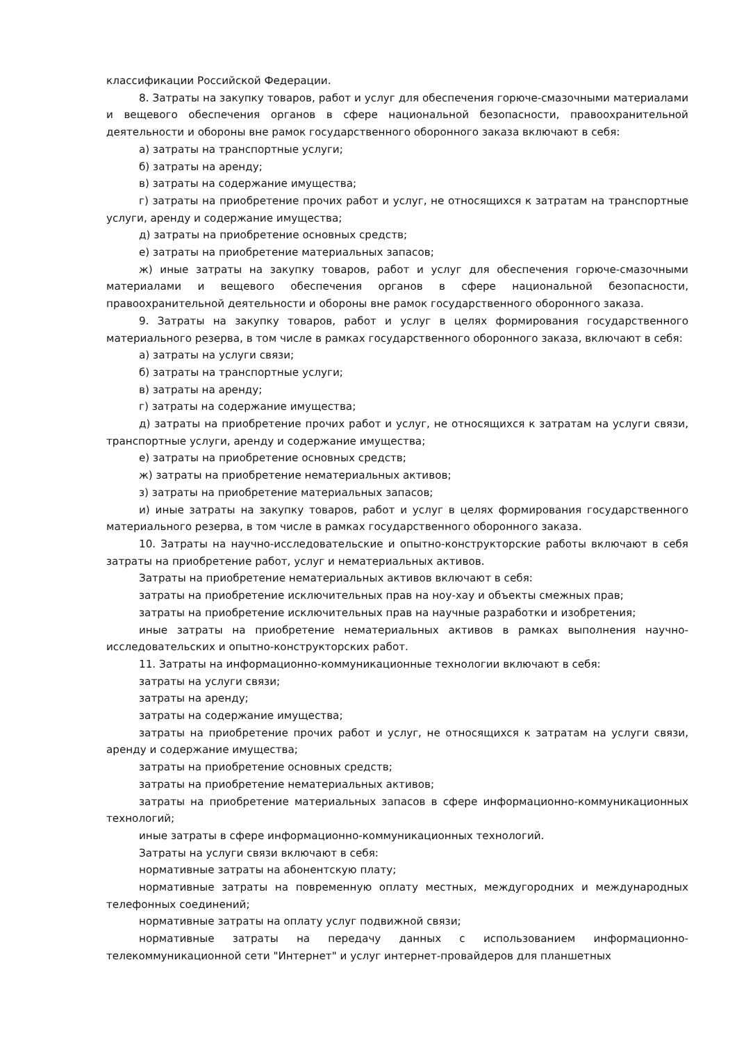классификации Российской Федерации.
8. Затраты на закупку товаров, работ и услуг для обеспечения горюче-смазочными материалами и вещевого обеспечения органов в сфере национальной безопасности, правоохранительной деятельности и обороны вне рамок государственного оборонного заказа включают в себя:
а) затраты на транспортные услуги;
б) затраты на аренду;
в) затраты на содержание имущества;
г) затраты на приобретение прочих работ и услуг, не относящихся к затратам на транспортные услуги, аренду и содержание имущества;
д) затраты на приобретение основных средств;
е) затраты на приобретение материальных запасов;
ж) иные затраты на закупку товаров, работ и услуг для обеспечения горюче-смазочными материалами и вещевого обеспечения органов в сфере национальной безопасности, правоохранительной деятельности и обороны вне рамок государственного оборонного заказа.
9. Затраты на закупку товаров, работ и услуг в целях формирования государственного материального резерва, в том числе в рамках государственного оборонного заказа, включают в себя:
а) затраты на услуги связи;
б) затраты на транспортные услуги;
в) затраты на аренду;
г) затраты на содержание имущества;
д) затраты на приобретение прочих работ и услуг, не относящихся к затратам на услуги связи, транспортные услуги, аренду и содержание имущества;
е) затраты на приобретение основных средств;
ж) затраты на приобретение нематериальных активов;
з) затраты на приобретение материальных запасов;
и) иные затраты на закупку товаров, работ и услуг в целях формирования государственного материального резерва, в том числе в рамках государственного оборонного заказа.
10. Затраты на научно-исследовательские и опытно-конструкторские работы включают в себя затраты на приобретение работ, услуг и нематериальных активов.
Затраты на приобретение нематериальных активов включают в себя:
затраты на приобретение исключительных прав на ноу-хау и объекты смежных прав;
затраты на приобретение исключительных прав на научные разработки и изобретения;
иные затраты на приобретение нематериальных активов в рамках выполнения научно-исследовательских и опытно-конструкторских работ.
11. Затраты на информационно-коммуникационные технологии включают в себя:
затраты на услуги связи;
затраты на аренду;
затраты на содержание имущества;
затраты на приобретение прочих работ и услуг, не относящихся к затратам на услуги связи, аренду и содержание имущества;
затраты на приобретение основных средств;
затраты на приобретение нематериальных активов;
затраты на приобретение материальных запасов в сфере информационно-коммуникационных технологий;
иные затраты в сфере информационно-коммуникационных технологий.
Затраты на услуги связи включают в себя:
нормативные затраты на абонентскую плату;
нормативные затраты на повременную оплату местных, междугородних и международных телефонных соединений;
нормативные затраты на оплату услуг подвижной связи;
нормативные затраты на передачу данных с использованием информационно-телекоммуникационной сети "Интернет" и услуг интернет-провайдеров для планшетных